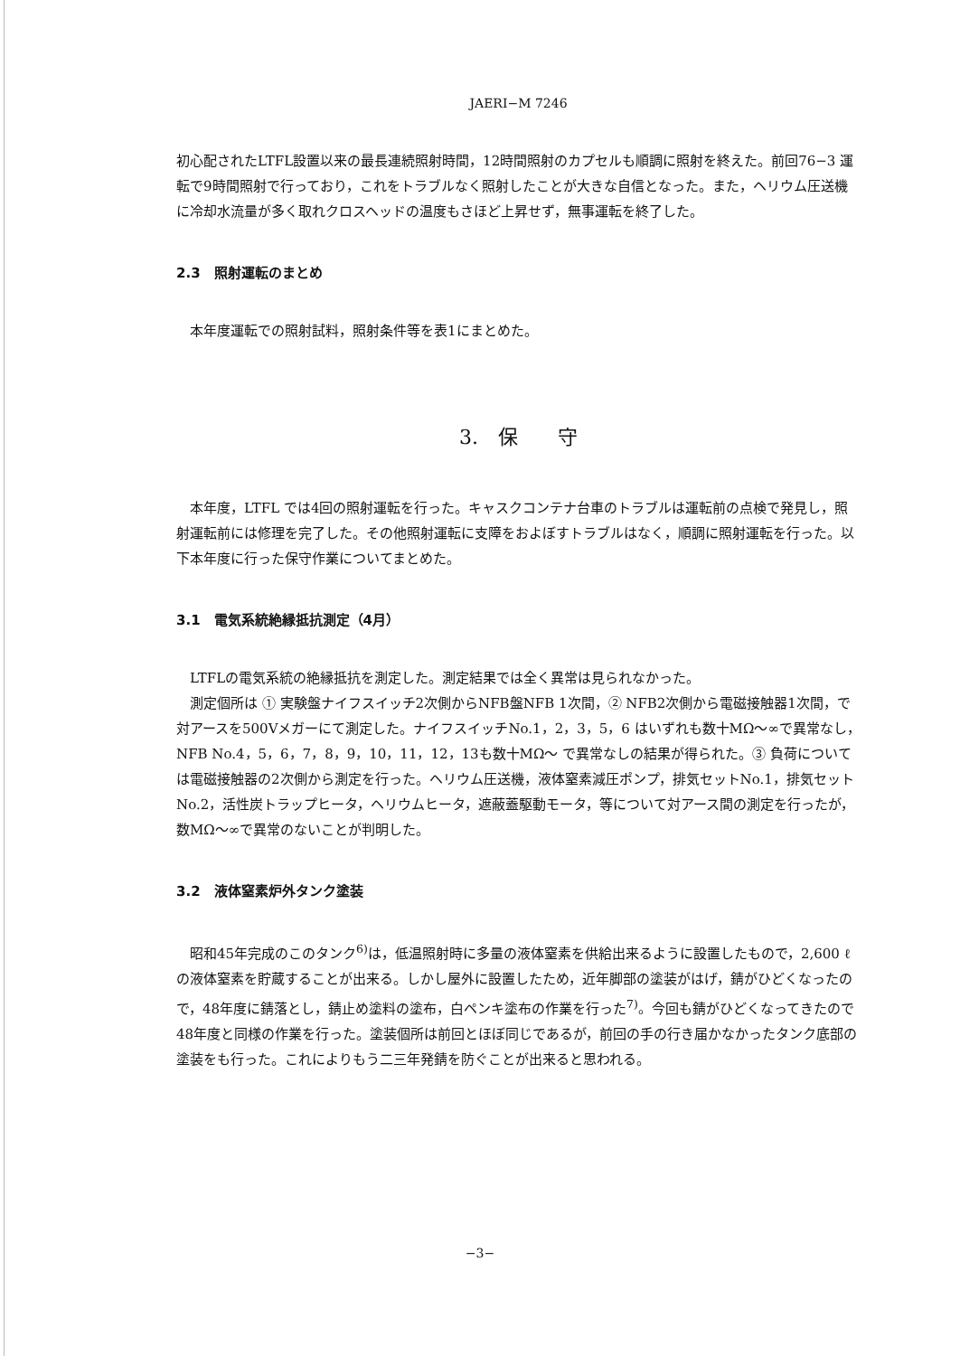JAERI−M 7246
初心配されたLTFL設置以来の最長連続照射時間，12時間照射のカプセルも順調に照射を終えた。前回76−3 運転で9時間照射で行っており，これをトラブルなく照射したことが大きな自信となった。また，ヘリウム圧送機に冷却水流量が多く取れクロスヘッドの温度もさほど上昇せず，無事運転を終了した。
2.3　照射運転のまとめ
本年度運転での照射試料，照射条件等を表1にまとめた。
3.　保　　守
本年度，LTFL では4回の照射運転を行った。キャスクコンテナ台車のトラブルは運転前の点検で発見し，照射運転前には修理を完了した。その他照射運転に支障をおよぼすトラブルはなく，順調に照射運転を行った。以下本年度に行った保守作業についてまとめた。
3.1　電気系統絶縁抵抗測定（4月）
LTFLの電気系統の絶縁抵抗を測定した。測定結果では全く異常は見られなかった。
測定個所は ① 実験盤ナイフスイッチ2次側からNFB盤NFB 1次間，② NFB2次側から電磁接触器1次間，で対アースを500Vメガーにて測定した。ナイフスイッチNo.1，2，3，5，6 はいずれも数十MΩ〜∞で異常なし，NFB No.4，5，6，7，8，9，10，11，12，13も数十MΩ〜 で異常なしの結果が得られた。③ 負荷については電磁接触器の2次側から測定を行った。ヘリウム圧送機，液体窒素減圧ポンプ，排気セットNo.1，排気セットNo.2，活性炭トラップヒータ，ヘリウムヒータ，遮蔽蓋駆動モータ，等について対アース間の測定を行ったが，数MΩ〜∞で異常のないことが判明した。
3.2　液体窒素炉外タンク塗装
昭和45年完成のこのタンク<sup>6)</sup>は，低温照射時に多量の液体窒素を供給出来るように設置したもので，2,600 ℓの液体窒素を貯蔵することが出来る。しかし屋外に設置したため，近年脚部の塗装がはげ，錆がひどくなったので，48年度に錆落とし，錆止め塗料の塗布，白ペンキ塗布の作業を行った<sup>7)</sup>。今回も錆がひどくなってきたので48年度と同様の作業を行った。塗装個所は前回とほぼ同じであるが，前回の手の行き届かなかったタンク底部の塗装をも行った。これによりもう二三年発錆を防ぐことが出来ると思われる。
−3−